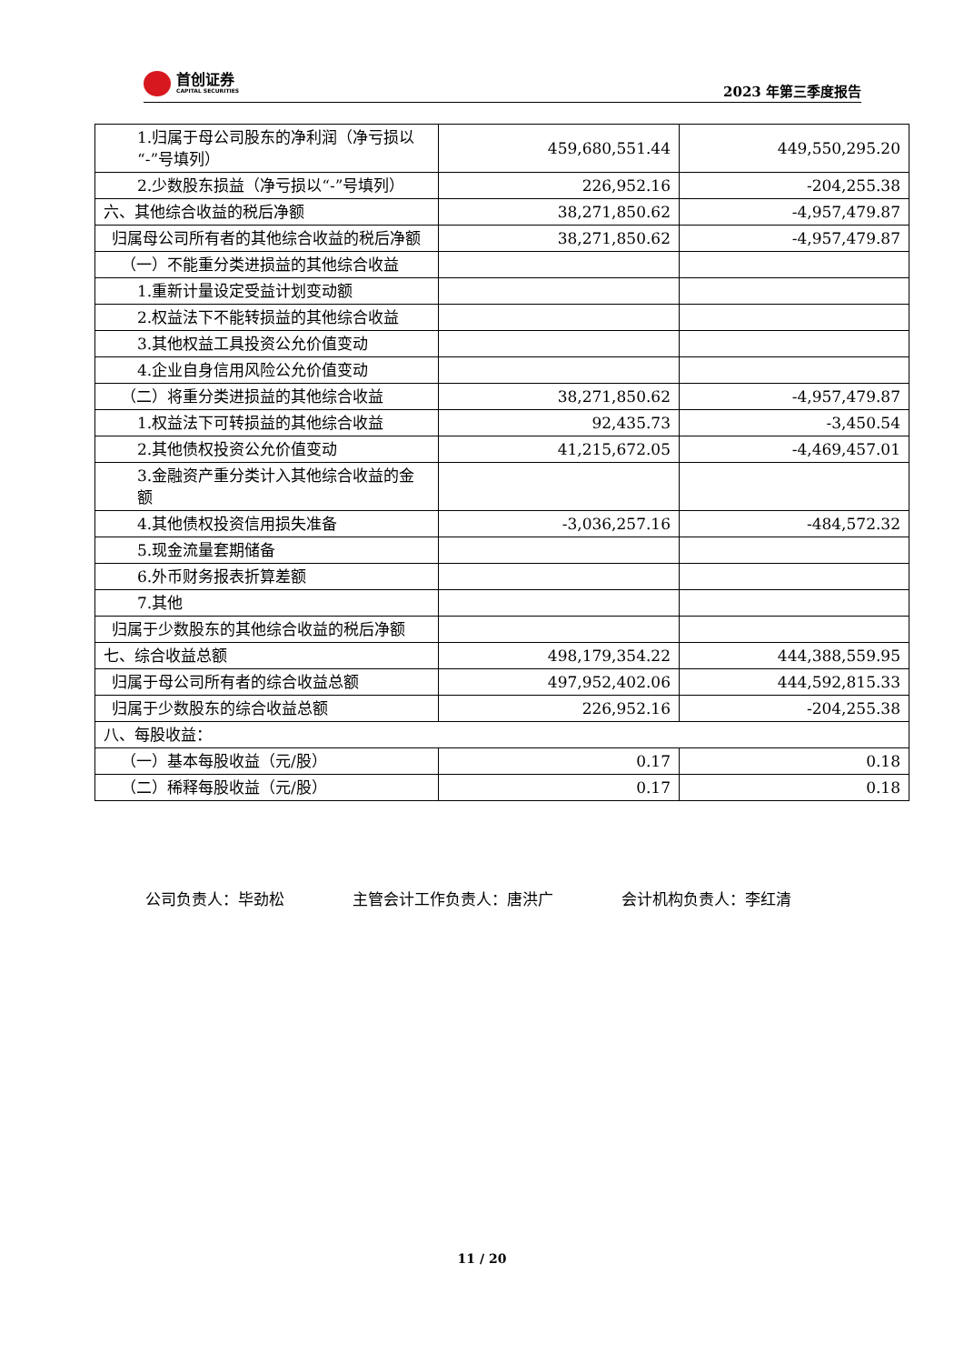首创证券
CAPITAL SECURITIES
2023 年第三季度报告
| 1.归属于母公司股东的净利润（净亏损以“-”号填列） | 459,680,551.44 | 449,550,295.20 |
| 2.少数股东损益（净亏损以“-”号填列） | 226,952.16 | -204,255.38 |
| 六、其他综合收益的税后净额 | 38,271,850.62 | -4,957,479.87 |
| 归属母公司所有者的其他综合收益的税后净额 | 38,271,850.62 | -4,957,479.87 |
| （一）不能重分类进损益的其他综合收益 | | |
| 1.重新计量设定受益计划变动额 | | |
| 2.权益法下不能转损益的其他综合收益 | | |
| 3.其他权益工具投资公允价值变动 | | |
| 4.企业自身信用风险公允价值变动 | | |
| （二）将重分类进损益的其他综合收益 | 38,271,850.62 | -4,957,479.87 |
| 1.权益法下可转损益的其他综合收益 | 92,435.73 | -3,450.54 |
| 2.其他债权投资公允价值变动 | 41,215,672.05 | -4,469,457.01 |
| 3.金融资产重分类计入其他综合收益的金额 | | |
| 4.其他债权投资信用损失准备 | -3,036,257.16 | -484,572.32 |
| 5.现金流量套期储备 | | |
| 6.外币财务报表折算差额 | | |
| 7.其他 | | |
| 归属于少数股东的其他综合收益的税后净额 | | |
| 七、综合收益总额 | 498,179,354.22 | 444,388,559.95 |
| 归属于母公司所有者的综合收益总额 | 497,952,402.06 | 444,592,815.33 |
| 归属于少数股东的综合收益总额 | 226,952.16 | -204,255.38 |
| 八、每股收益： | | |
| （一）基本每股收益（元/股） | 0.17 | 0.18 |
| （二）稀释每股收益（元/股） | 0.17 | 0.18 |
公司负责人：毕劲松 主管会计工作负责人：唐洪广 会计机构负责人：李红清
11 / 20